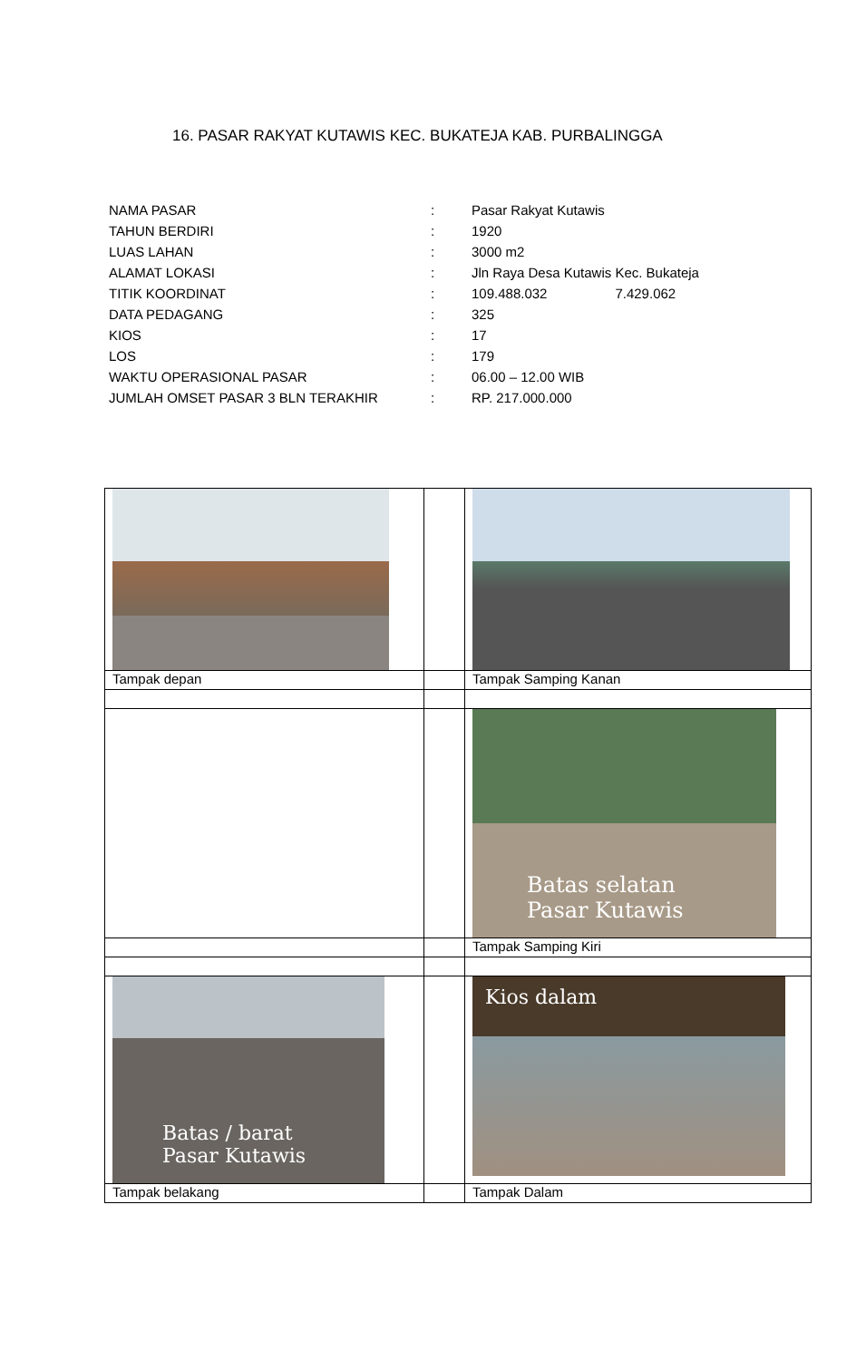16. PASAR RAKYAT KUTAWIS KEC. BUKATEJA KAB. PURBALINGGA
| NAMA PASAR | : | Pasar Rakyat Kutawis |
| TAHUN BERDIRI | : | 1920 |
| LUAS LAHAN | : | 3000 m2 |
| ALAMAT LOKASI | : | Jln Raya Desa Kutawis Kec. Bukateja |
| TITIK KOORDINAT | : | 109.488.032 7.429.062 |
| DATA PEDAGANG | : | 325 |
| KIOS | : | 17 |
| LOS | : | 179 |
| WAKTU OPERASIONAL PASAR | : | 06.00 – 12.00 WIB |
| JUMLAH OMSET PASAR 3 BLN TERAKHIR | : | RP. 217.000.000 |
| Tampak depan | | Tampak Samping Kanan |
| | | Batas selatan Pasar Kutawis |
| | | Tampak Samping Kiri |
| Batas / barat Pasar Kutawis | | Kios dalam |
| Tampak belakang | | Tampak Dalam |